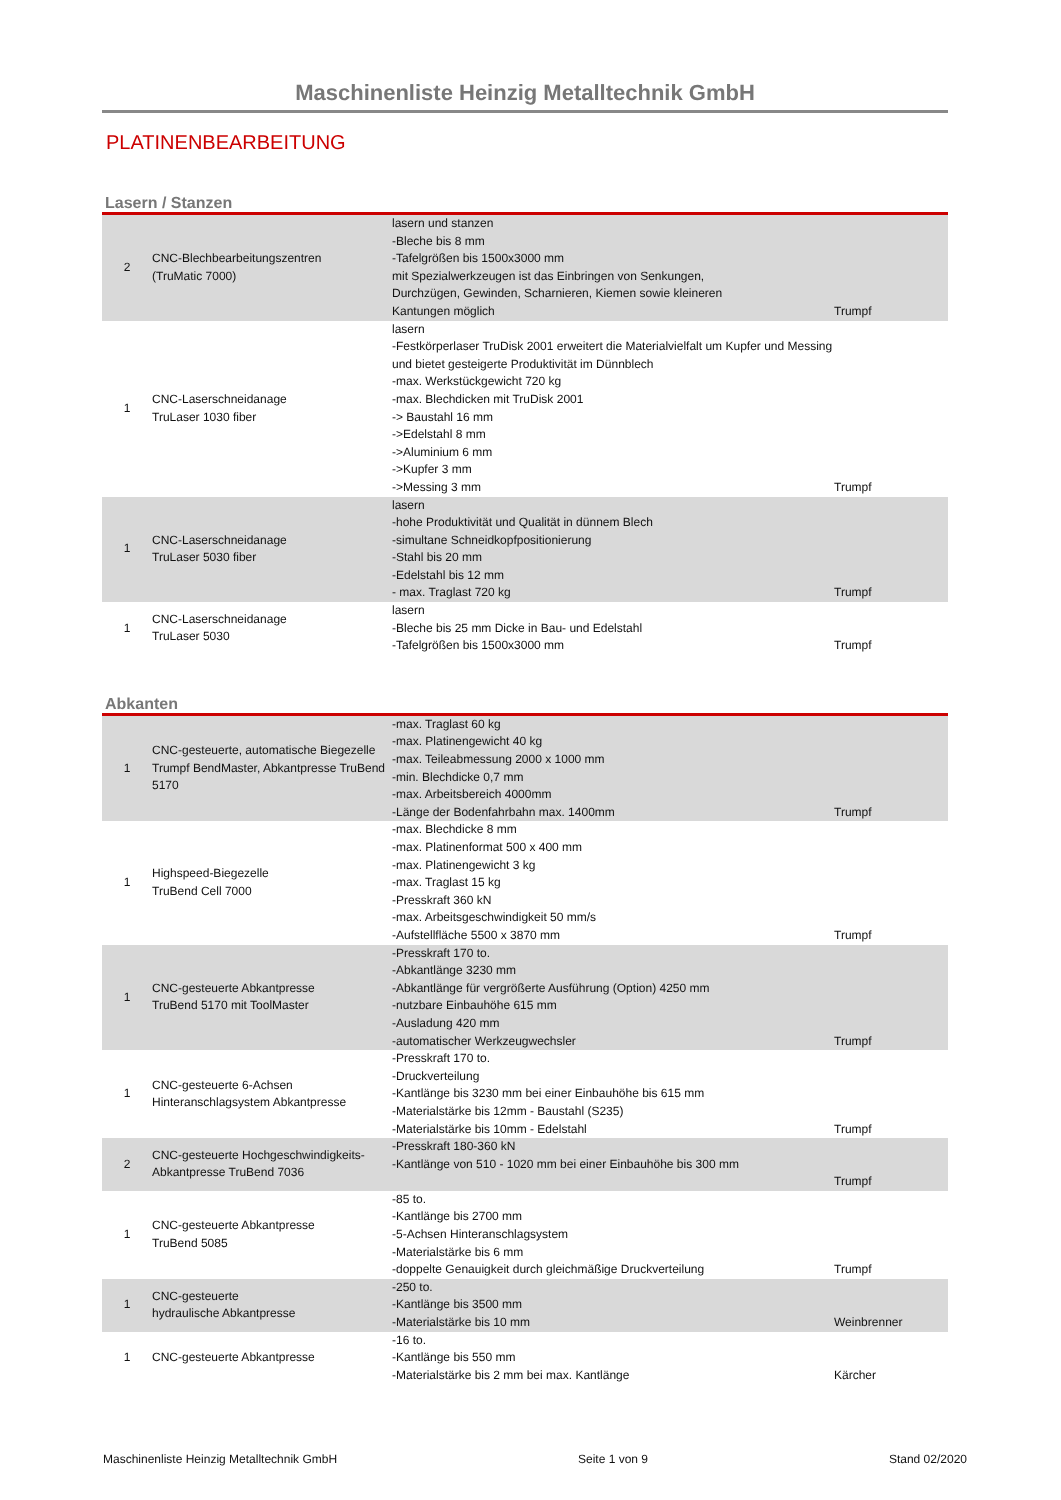Maschinenliste Heinzig Metalltechnik GmbH
PLATINENBEARBEITUNG
Lasern / Stanzen
| 2 | CNC-Blechbearbeitungszentren (TruMatic 7000) | lasern und stanzen -Bleche bis 8 mm -Tafelgrößen bis 1500x3000 mm mit Spezialwerkzeugen ist das Einbringen von Senkungen, Durchzügen, Gewinden, Scharnieren, Kiemen sowie kleineren Kantungen möglich | Trumpf |
| 1 | CNC-Laserschneidanage TruLaser 1030 fiber | lasern -Festkörperlaser TruDisk 2001 erweitert die Materialvielfalt um Kupfer und Messing und bietet gesteigerte Produktivität im Dünnblech -max. Werkstückgewicht 720 kg -max. Blechdicken mit TruDisk 2001 -> Baustahl 16 mm ->Edelstahl 8 mm ->Aluminium 6 mm ->Kupfer 3 mm ->Messing 3 mm | Trumpf |
| 1 | CNC-Laserschneidanage TruLaser 5030 fiber | lasern -hohe Produktivität und Qualität in dünnem Blech -simultane Schneidkopfpositionierung -Stahl bis 20 mm -Edelstahl bis 12 mm - max. Traglast 720 kg | Trumpf |
| 1 | CNC-Laserschneidanage TruLaser 5030 | lasern -Bleche bis 25 mm Dicke in Bau- und Edelstahl -Tafelgrößen bis 1500x3000 mm | Trumpf |
Abkanten
| 1 | CNC-gesteuerte, automatische Biegezelle Trumpf BendMaster, Abkantpresse TruBend 5170 | -max. Traglast 60 kg -max. Platinengewicht 40 kg -max. Teileabmessung 2000 x 1000 mm -min. Blechdicke 0,7 mm -max. Arbeitsbereich 4000mm -Länge der Bodenfahrbahn max. 1400mm | Trumpf |
| 1 | Highspeed-Biegezelle TruBend Cell 7000 | -max. Blechdicke 8 mm -max. Platinenformat 500 x 400 mm -max. Platinengewicht 3 kg -max. Traglast 15 kg -Presskraft 360 kN -max. Arbeitsgeschwindigkeit 50 mm/s -Aufstellfläche 5500 x 3870 mm | Trumpf |
| 1 | CNC-gesteuerte Abkantpresse TruBend 5170 mit ToolMaster | -Presskraft 170 to. -Abkantlänge 3230 mm -Abkantlänge für vergrößerte Ausführung (Option) 4250 mm -nutzbare Einbauhöhe 615 mm -Ausladung 420 mm -automatischer Werkzeugwechsler | Trumpf |
| 1 | CNC-gesteuerte 6-Achsen Hinteranschlagsystem Abkantpresse | -Presskraft 170 to. -Druckverteilung -Kantlänge bis 3230 mm bei einer Einbauhöhe bis 615 mm -Materialstärke bis 12mm - Baustahl (S235) -Materialstärke bis 10mm - Edelstahl | Trumpf |
| 2 | CNC-gesteuerte Hochgeschwindigkeits- Abkantpresse TruBend 7036 | -Presskraft 180-360 kN -Kantlänge von 510 - 1020 mm bei einer Einbauhöhe bis 300 mm | Trumpf |
| 1 | CNC-gesteuerte Abkantpresse TruBend 5085 | -85 to. -Kantlänge bis 2700 mm -5-Achsen Hinteranschlagsystem -Materialstärke bis 6 mm -doppelte Genauigkeit durch gleichmäßige Druckverteilung | Trumpf |
| 1 | CNC-gesteuerte hydraulische Abkantpresse | -250 to. -Kantlänge bis 3500 mm -Materialstärke bis 10 mm | Weinbrenner |
| 1 | CNC-gesteuerte Abkantpresse | -16 to. -Kantlänge bis 550 mm -Materialstärke bis 2 mm bei max. Kantlänge | Kärcher |
Maschinenliste Heinzig Metalltechnik GmbH Seite 1 von 9 Stand 02/2020